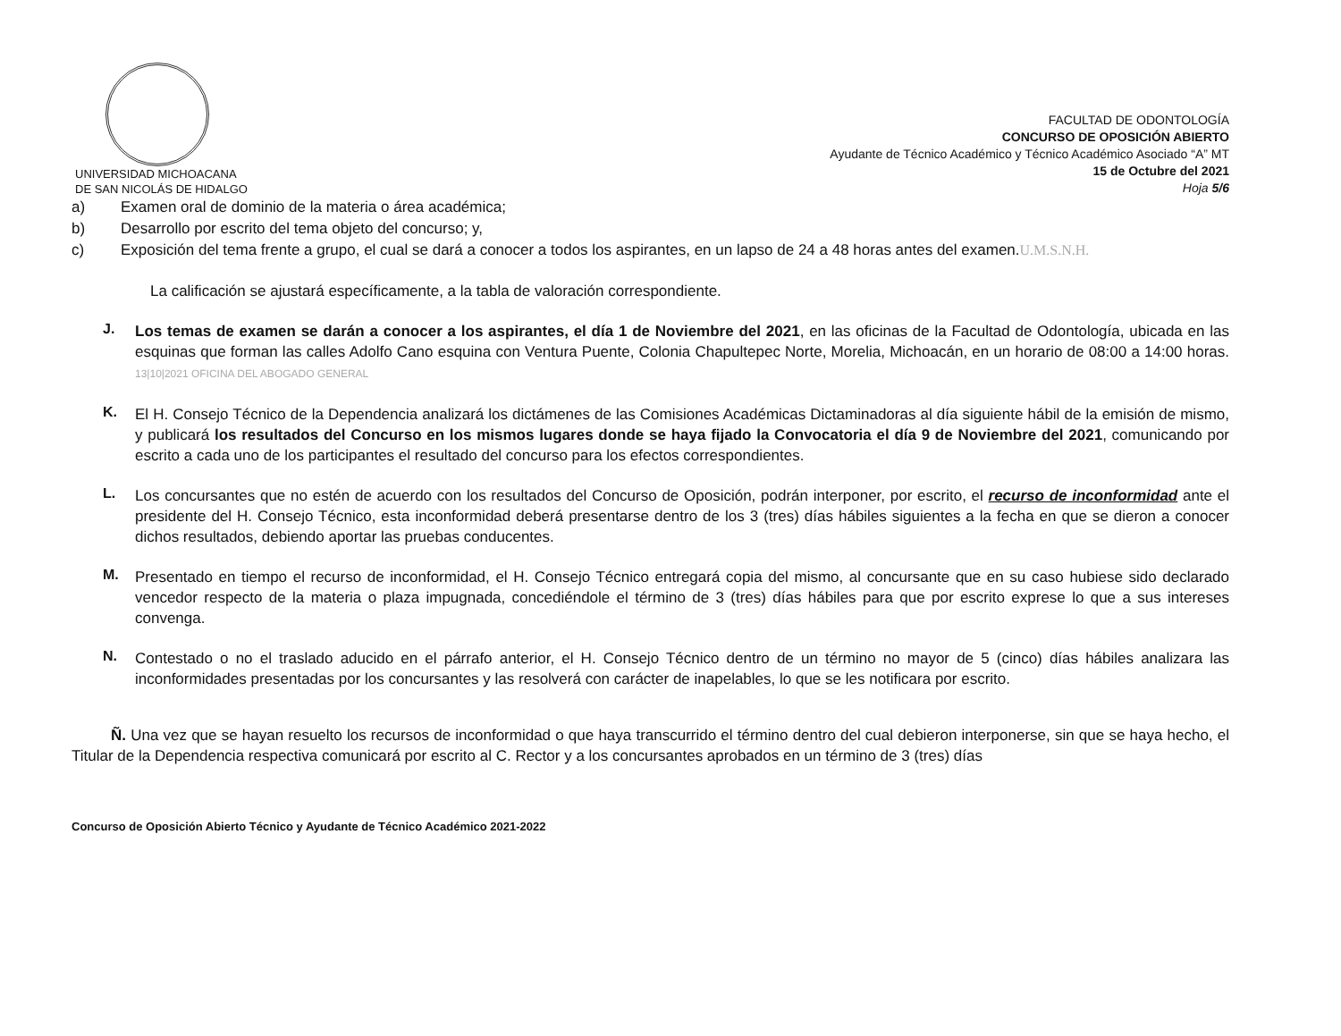UNIVERSIDAD MICHOACANA
DE SAN NICOLÁS DE HIDALGO
FACULTAD DE ODONTOLOGÍA
CONCURSO DE OPOSICIÓN ABIERTO
Ayudante de Técnico Académico y Técnico Académico Asociado “A” MT
15 de Octubre del 2021
Hoja 5/6
a) Examen oral de dominio de la materia o área académica;
b) Desarrollo por escrito del tema objeto del concurso; y,
c) Exposición del tema frente a grupo, el cual se dará a conocer a todos los aspirantes, en un lapso de 24 a 48 horas antes del examen. U.M.S.N.H.
La calificación se ajustará específicamente, a la tabla de valoración correspondiente.
J.
Los temas de examen se darán a conocer a los aspirantes, el día 1 de Noviembre del 2021, en las oficinas de la Facultad de Odontología, ubicada en las esquinas que forman las calles Adolfo Cano esquina con Ventura Puente, Colonia Chapultepec Norte, Morelia, Michoacán, en un horario de 08:00 a 14:00 horas. 13|10|2021 OFICINA DEL ABOGADO GENERAL
K.
El H. Consejo Técnico de la Dependencia analizará los dictámenes de las Comisiones Académicas Dictaminadoras al día siguiente hábil de la emisión de mismo, y publicará los resultados del Concurso en los mismos lugares donde se haya fijado la Convocatoria el día 9 de Noviembre del 2021, comunicando por escrito a cada uno de los participantes el resultado del concurso para los efectos correspondientes.
L.
Los concursantes que no estén de acuerdo con los resultados del Concurso de Oposición, podrán interponer, por escrito, el recurso de inconformidad ante el presidente del H. Consejo Técnico, esta inconformidad deberá presentarse dentro de los 3 (tres) días hábiles siguientes a la fecha en que se dieron a conocer dichos resultados, debiendo aportar las pruebas conducentes.
M.
Presentado en tiempo el recurso de inconformidad, el H. Consejo Técnico entregará copia del mismo, al concursante que en su caso hubiese sido declarado vencedor respecto de la materia o plaza impugnada, concediéndole el término de 3 (tres) días hábiles para que por escrito exprese lo que a sus intereses convenga.
N.
Contestado o no el traslado aducido en el párrafo anterior, el H. Consejo Técnico dentro de un término no mayor de 5 (cinco) días hábiles analizara las inconformidades presentadas por los concursantes y las resolverá con carácter de inapelables, lo que se les notificara por escrito.
Ñ. Una vez que se hayan resuelto los recursos de inconformidad o que haya transcurrido el término dentro del cual debieron interponerse, sin que se haya hecho, el Titular de la Dependencia respectiva comunicará por escrito al C. Rector y a los concursantes aprobados en un término de 3 (tres) días
Concurso de Oposición Abierto Técnico y Ayudante de Técnico Académico 2021-2022